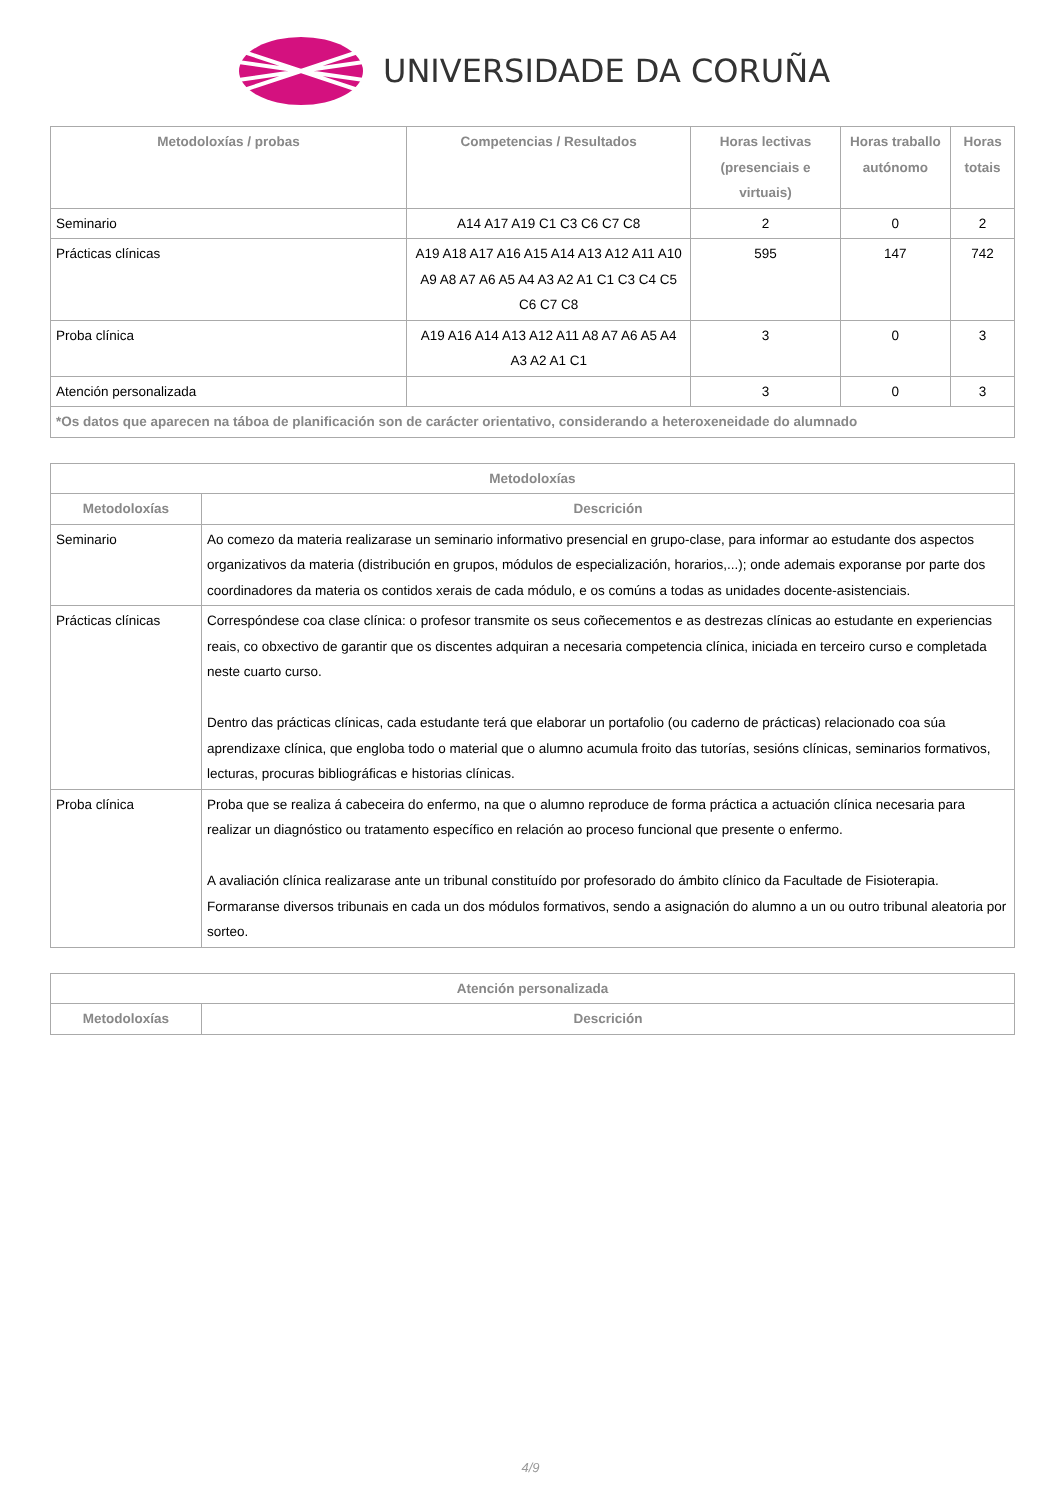UNIVERSIDADE DA CORUÑA
| Metodoloxías / probas | Competencias / Resultados | Horas lectivas (presenciais e virtuais) | Horas traballo autónomo | Horas totais |
| --- | --- | --- | --- | --- |
| Seminario | A14 A17 A19 C1 C3 C6 C7 C8 | 2 | 0 | 2 |
| Prácticas clínicas | A19 A18 A17 A16 A15 A14 A13 A12 A11 A10 A9 A8 A7 A6 A5 A4 A3 A2 A1 C1 C3 C4 C5 C6 C7 C8 | 595 | 147 | 742 |
| Proba clínica | A19 A16 A14 A13 A12 A11 A8 A7 A6 A5 A4 A3 A2 A1 C1 | 3 | 0 | 3 |
| Atención personalizada | | 3 | 0 | 3 |
| *Os datos que aparecen na táboa de planificación son de carácter orientativo, considerando a heteroxeneidade do alumnado | | | | |
| Metodoloxías | |
| --- | --- |
| Metodoloxías | Descrición |
| Seminario | Ao comezo da materia realizarase un seminario informativo presencial en grupo-clase, para informar ao estudante dos aspectos organizativos da materia (distribución en grupos, módulos de especialización, horarios,...); onde ademais exporanse por parte dos coordinadores da materia os contidos xerais de cada módulo, e os comúns a todas as unidades docente-asistenciais. |
| Prácticas clínicas | Correspóndese coa clase clínica: o profesor transmite os seus coñecementos e as destrezas clínicas ao estudante en experiencias reais, co obxectivo de garantir que os discentes adquiran a necesaria competencia clínica, iniciada en terceiro curso e completada neste cuarto curso. Dentro das prácticas clínicas, cada estudante terá que elaborar un portafolio (ou caderno de prácticas) relacionado coa súa aprendizaxe clínica, que engloba todo o material que o alumno acumula froito das tutorías, sesións clínicas, seminarios formativos, lecturas, procuras bibliográficas e historias clínicas. |
| Proba clínica | Proba que se realiza á cabeceira do enfermo, na que o alumno reproduce de forma práctica a actuación clínica necesaria para realizar un diagnóstico ou tratamento específico en relación ao proceso funcional que presente o enfermo. A avaliación clínica realizarase ante un tribunal constituído por profesorado do ámbito clínico da Facultade de Fisioterapia. Formaranse diversos tribunais en cada un dos módulos formativos, sendo a asignación do alumno a un ou outro tribunal aleatoria por sorteo. |
| Atención personalizada | |
| --- | --- |
| Metodoloxías | Descrición |
4/9